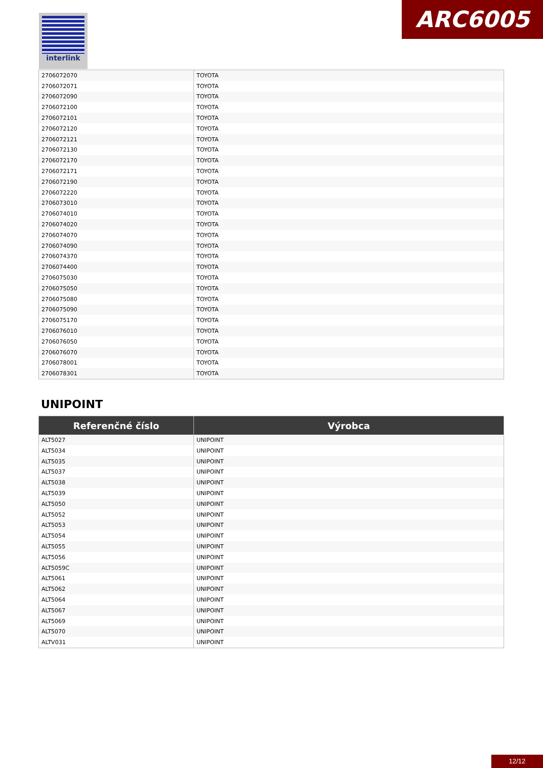interlink ARC6005
| 2706072070 | TOYOTA |
| 2706072071 | TOYOTA |
| 2706072090 | TOYOTA |
| 2706072100 | TOYOTA |
| 2706072101 | TOYOTA |
| 2706072120 | TOYOTA |
| 2706072121 | TOYOTA |
| 2706072130 | TOYOTA |
| 2706072170 | TOYOTA |
| 2706072171 | TOYOTA |
| 2706072190 | TOYOTA |
| 2706072220 | TOYOTA |
| 2706073010 | TOYOTA |
| 2706074010 | TOYOTA |
| 2706074020 | TOYOTA |
| 2706074070 | TOYOTA |
| 2706074090 | TOYOTA |
| 2706074370 | TOYOTA |
| 2706074400 | TOYOTA |
| 2706075030 | TOYOTA |
| 2706075050 | TOYOTA |
| 2706075080 | TOYOTA |
| 2706075090 | TOYOTA |
| 2706075170 | TOYOTA |
| 2706076010 | TOYOTA |
| 2706076050 | TOYOTA |
| 2706076070 | TOYOTA |
| 2706078001 | TOYOTA |
| 2706078301 | TOYOTA |
UNIPOINT
| Referenčné číslo | Výrobca |
| --- | --- |
| ALT5027 | UNIPOINT |
| ALT5034 | UNIPOINT |
| ALT5035 | UNIPOINT |
| ALT5037 | UNIPOINT |
| ALT5038 | UNIPOINT |
| ALT5039 | UNIPOINT |
| ALT5050 | UNIPOINT |
| ALT5052 | UNIPOINT |
| ALT5053 | UNIPOINT |
| ALT5054 | UNIPOINT |
| ALT5055 | UNIPOINT |
| ALT5056 | UNIPOINT |
| ALT5059C | UNIPOINT |
| ALT5061 | UNIPOINT |
| ALT5062 | UNIPOINT |
| ALT5064 | UNIPOINT |
| ALT5067 | UNIPOINT |
| ALT5069 | UNIPOINT |
| ALT5070 | UNIPOINT |
| ALTV031 | UNIPOINT |
12/12